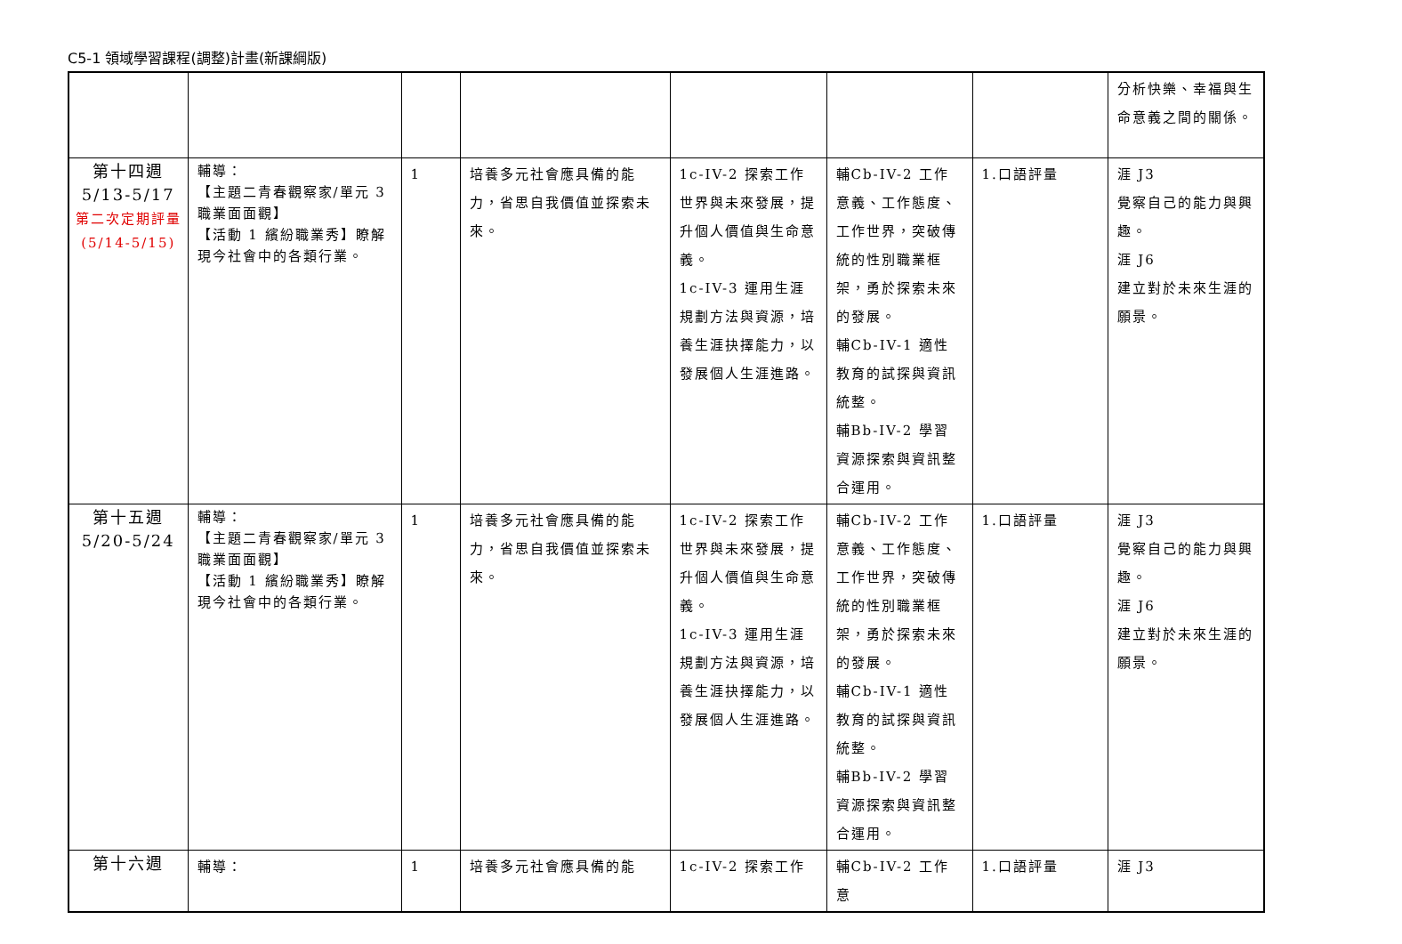C5-1 領域學習課程(調整)計畫(新課綱版)
| | | | | | | | 分析快樂、幸福與生命意義之間的關係。 |
| 第十四週 5/13-5/17 第二次定期評量(5/14-5/15) | 輔導： 【主題二青春觀察家/單元 3 職業面面觀】 【活動 1 繽紛職業秀】瞭解現今社會中的各類行業。 | 1 | 培養多元社會應具備的能力，省思自我價值並探索未來。 | 1c-IV-2 探索工作世界與未來發展，提升個人價值與生命意義。 1c-IV-3 運用生涯規劃方法與資源，培養生涯抉擇能力，以發展個人生涯進路。 | 輔Cb-IV-2 工作意義、工作態度、工作世界，突破傳統的性別職業框架，勇於探索未來的發展。 輔Cb-IV-1 適性教育的試探與資訊統整。 輔Bb-IV-2 學習資源探索與資訊整合運用。 | 1.口語評量 | 涯 J3 覺察自己的能力與興趣。 涯 J6 建立對於未來生涯的願景。 |
| 第十五週 5/20-5/24 | 輔導： 【主題二青春觀察家/單元 3 職業面面觀】 【活動 1 繽紛職業秀】瞭解現今社會中的各類行業。 | 1 | 培養多元社會應具備的能力，省思自我價值並探索未來。 | 1c-IV-2 探索工作世界與未來發展，提升個人價值與生命意義。 1c-IV-3 運用生涯規劃方法與資源，培養生涯抉擇能力，以發展個人生涯進路。 | 輔Cb-IV-2 工作意義、工作態度、工作世界，突破傳統的性別職業框架，勇於探索未來的發展。 輔Cb-IV-1 適性教育的試探與資訊統整。 輔Bb-IV-2 學習資源探索與資訊整合運用。 | 1.口語評量 | 涯 J3 覺察自己的能力與興趣。 涯 J6 建立對於未來生涯的願景。 |
| 第十六週 | 輔導： | 1 | 培養多元社會應具備的能 | 1c-IV-2 探索工作 | 輔Cb-IV-2 工作意 | 1.口語評量 | 涯 J3 |